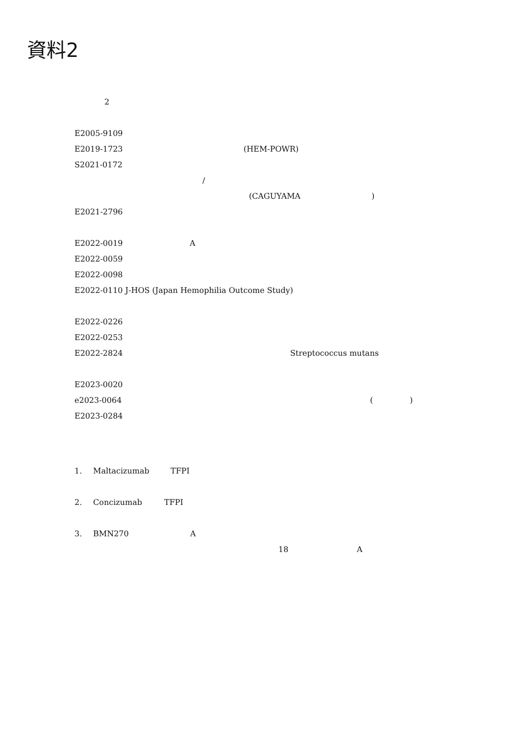資料2
2
E2005-9109 E2019-1723 (HEM-POWR)
S2021-0172 / (CAGUYAMA)
E2021-2796 E2022-0019 A
E2022-0059 E2022-0098 E2022-0110 J-HOS (Japan Hemophilia Outcome Study) E2022-0226 E2022-0253 E2022-2824 Streptococcus mutans
E2023-0020 e2023-0064 ()
E2023-0284 1. Maltacizumab TFPI
2. Concizumab TFPI
3. BMN270 A 18 A